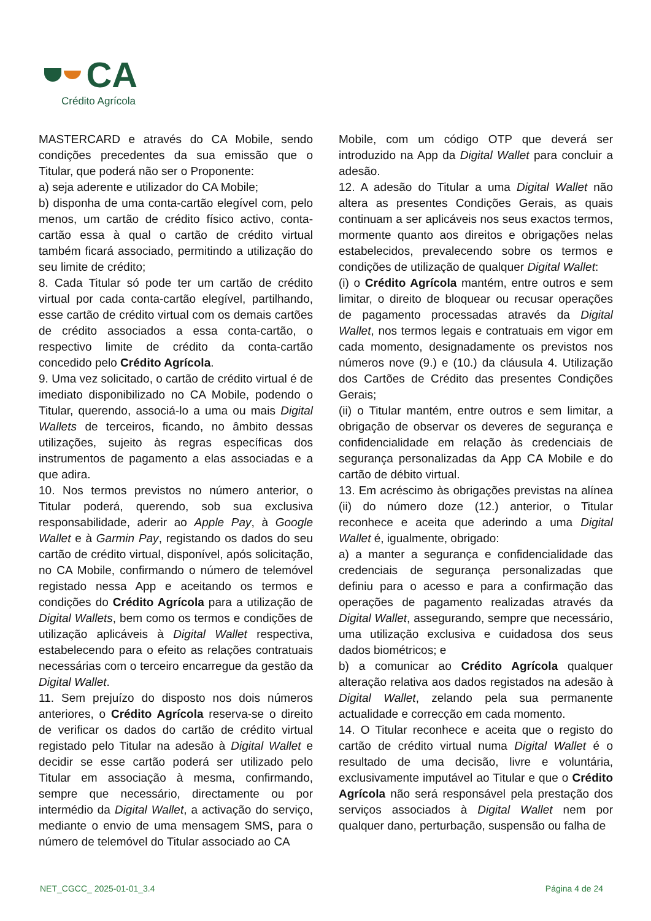CA
Crédito Agrícola
MASTERCARD e através do CA Mobile, sendo condições precedentes da sua emissão que o Titular, que poderá não ser o Proponente:
a) seja aderente e utilizador do CA Mobile;
b) disponha de uma conta-cartão elegível com, pelo menos, um cartão de crédito físico activo, conta-cartão essa à qual o cartão de crédito virtual também ficará associado, permitindo a utilização do seu limite de crédito;
8. Cada Titular só pode ter um cartão de crédito virtual por cada conta-cartão elegível, partilhando, esse cartão de crédito virtual com os demais cartões de crédito associados a essa conta-cartão, o respectivo limite de crédito da conta-cartão concedido pelo Crédito Agrícola.
9. Uma vez solicitado, o cartão de crédito virtual é de imediato disponibilizado no CA Mobile, podendo o Titular, querendo, associá-lo a uma ou mais Digital Wallets de terceiros, ficando, no âmbito dessas utilizações, sujeito às regras específicas dos instrumentos de pagamento a elas associadas e a que adira.
10. Nos termos previstos no número anterior, o Titular poderá, querendo, sob sua exclusiva responsabilidade, aderir ao Apple Pay, à Google Wallet e à Garmin Pay, registando os dados do seu cartão de crédito virtual, disponível, após solicitação, no CA Mobile, confirmando o número de telemóvel registado nessa App e aceitando os termos e condições do Crédito Agrícola para a utilização de Digital Wallets, bem como os termos e condições de utilização aplicáveis à Digital Wallet respectiva, estabelecendo para o efeito as relações contratuais necessárias com o terceiro encarregue da gestão da Digital Wallet.
11. Sem prejuízo do disposto nos dois números anteriores, o Crédito Agrícola reserva-se o direito de verificar os dados do cartão de crédito virtual registado pelo Titular na adesão à Digital Wallet e decidir se esse cartão poderá ser utilizado pelo Titular em associação à mesma, confirmando, sempre que necessário, directamente ou por intermédio da Digital Wallet, a activação do serviço, mediante o envio de uma mensagem SMS, para o número de telemóvel do Titular associado ao CA
Mobile, com um código OTP que deverá ser introduzido na App da Digital Wallet para concluir a adesão.
12. A adesão do Titular a uma Digital Wallet não altera as presentes Condições Gerais, as quais continuam a ser aplicáveis nos seus exactos termos, mormente quanto aos direitos e obrigações nelas estabelecidos, prevalecendo sobre os termos e condições de utilização de qualquer Digital Wallet:
(i) o Crédito Agrícola mantém, entre outros e sem limitar, o direito de bloquear ou recusar operações de pagamento processadas através da Digital Wallet, nos termos legais e contratuais em vigor em cada momento, designadamente os previstos nos números nove (9.) e (10.) da cláusula 4. Utilização dos Cartões de Crédito das presentes Condições Gerais;
(ii) o Titular mantém, entre outros e sem limitar, a obrigação de observar os deveres de segurança e confidencialidade em relação às credenciais de segurança personalizadas da App CA Mobile e do cartão de débito virtual.
13. Em acréscimo às obrigações previstas na alínea (ii) do número doze (12.) anterior, o Titular reconhece e aceita que aderindo a uma Digital Wallet é, igualmente, obrigado:
a) a manter a segurança e confidencialidade das credenciais de segurança personalizadas que definiu para o acesso e para a confirmação das operações de pagamento realizadas através da Digital Wallet, assegurando, sempre que necessário, uma utilização exclusiva e cuidadosa dos seus dados biométricos; e
b) a comunicar ao Crédito Agrícola qualquer alteração relativa aos dados registados na adesão à Digital Wallet, zelando pela sua permanente actualidade e correcção em cada momento.
14. O Titular reconhece e aceita que o registo do cartão de crédito virtual numa Digital Wallet é o resultado de uma decisão, livre e voluntária, exclusivamente imputável ao Titular e que o Crédito Agrícola não será responsável pela prestação dos serviços associados à Digital Wallet nem por qualquer dano, perturbação, suspensão ou falha de
NET_CGCC_ 2025-01-01_3.4 Página 4 de 24